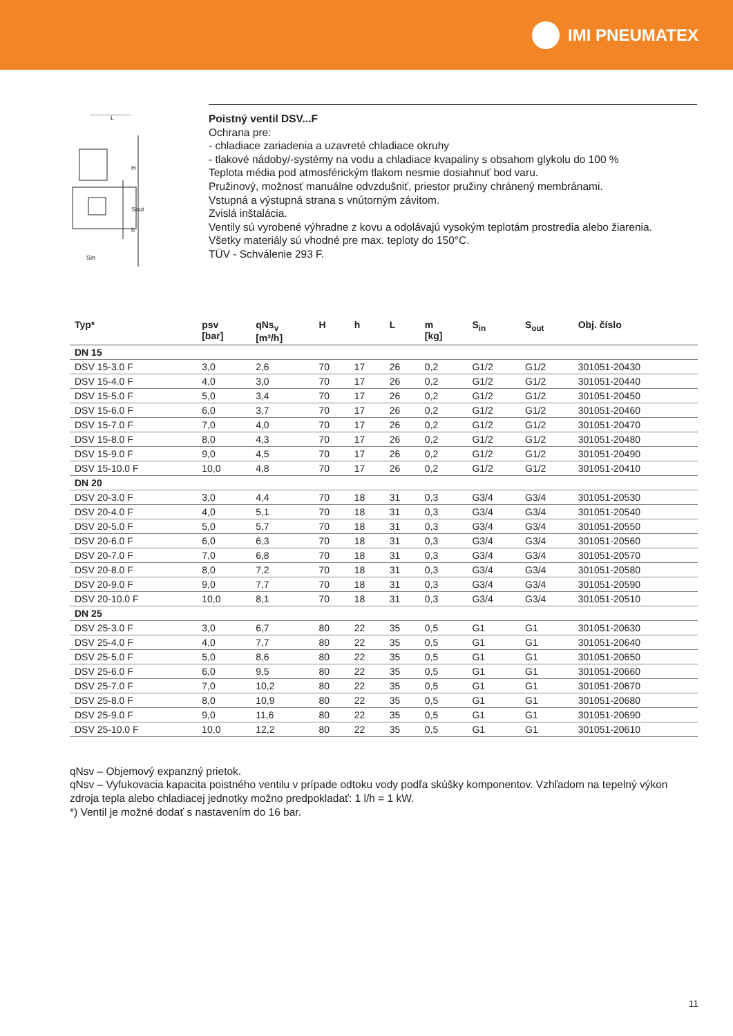IMI PNEUMATEX
H
Sout
h
L
Sin
Poistný ventil DSV...F
Ochrana pre:
- chladiace zariadenia a uzavreté chladiace okruhy
- tlakové nádoby/-systémy na vodu a chladiace kvapaliny s obsahom glykolu do 100 %
Teplota média pod atmosférickým tlakom nesmie dosiahnuť bod varu.
Pružinový, možnosť manuálne odvzdušniť, priestor pružiny chránený membránami.
Vstupná a výstupná strana s vnútorným závitom.
Zvislá inštalácia.
Ventily sú vyrobené výhradne z kovu a odolávajú vysokým teplotám prostredia alebo žiarenia.
Všetky materiály sú vhodné pre max. teploty do 150°C.
TÜV - Schválenie 293 F.
| Typ* | psv [bar] | qNs<sub>v</sub> [m³/h] | H | h | L | m [kg] | S<sub>in</sub> | S<sub>out</sub> | Obj. číslo |
| --- | --- | --- | --- | --- | --- | --- | --- | --- | --- |
| DN 15 | | | | | | | | | |
| DSV 15-3.0 F | 3,0 | 2,6 | 70 | 17 | 26 | 0,2 | G1/2 | G1/2 | 301051-20430 |
| DSV 15-4.0 F | 4,0 | 3,0 | 70 | 17 | 26 | 0,2 | G1/2 | G1/2 | 301051-20440 |
| DSV 15-5.0 F | 5,0 | 3,4 | 70 | 17 | 26 | 0,2 | G1/2 | G1/2 | 301051-20450 |
| DSV 15-6.0 F | 6,0 | 3,7 | 70 | 17 | 26 | 0,2 | G1/2 | G1/2 | 301051-20460 |
| DSV 15-7.0 F | 7,0 | 4,0 | 70 | 17 | 26 | 0,2 | G1/2 | G1/2 | 301051-20470 |
| DSV 15-8.0 F | 8,0 | 4,3 | 70 | 17 | 26 | 0,2 | G1/2 | G1/2 | 301051-20480 |
| DSV 15-9.0 F | 9,0 | 4,5 | 70 | 17 | 26 | 0,2 | G1/2 | G1/2 | 301051-20490 |
| DSV 15-10.0 F | 10,0 | 4,8 | 70 | 17 | 26 | 0,2 | G1/2 | G1/2 | 301051-20410 |
| DN 20 | | | | | | | | | |
| DSV 20-3.0 F | 3,0 | 4,4 | 70 | 18 | 31 | 0,3 | G3/4 | G3/4 | 301051-20530 |
| DSV 20-4.0 F | 4,0 | 5,1 | 70 | 18 | 31 | 0,3 | G3/4 | G3/4 | 301051-20540 |
| DSV 20-5.0 F | 5,0 | 5,7 | 70 | 18 | 31 | 0,3 | G3/4 | G3/4 | 301051-20550 |
| DSV 20-6.0 F | 6,0 | 6,3 | 70 | 18 | 31 | 0,3 | G3/4 | G3/4 | 301051-20560 |
| DSV 20-7.0 F | 7,0 | 6,8 | 70 | 18 | 31 | 0,3 | G3/4 | G3/4 | 301051-20570 |
| DSV 20-8.0 F | 8,0 | 7,2 | 70 | 18 | 31 | 0,3 | G3/4 | G3/4 | 301051-20580 |
| DSV 20-9.0 F | 9,0 | 7,7 | 70 | 18 | 31 | 0,3 | G3/4 | G3/4 | 301051-20590 |
| DSV 20-10.0 F | 10,0 | 8,1 | 70 | 18 | 31 | 0,3 | G3/4 | G3/4 | 301051-20510 |
| DN 25 | | | | | | | | | |
| DSV 25-3.0 F | 3,0 | 6,7 | 80 | 22 | 35 | 0,5 | G1 | G1 | 301051-20630 |
| DSV 25-4.0 F | 4,0 | 7,7 | 80 | 22 | 35 | 0,5 | G1 | G1 | 301051-20640 |
| DSV 25-5.0 F | 5,0 | 8,6 | 80 | 22 | 35 | 0,5 | G1 | G1 | 301051-20650 |
| DSV 25-6.0 F | 6,0 | 9,5 | 80 | 22 | 35 | 0,5 | G1 | G1 | 301051-20660 |
| DSV 25-7.0 F | 7,0 | 10,2 | 80 | 22 | 35 | 0,5 | G1 | G1 | 301051-20670 |
| DSV 25-8.0 F | 8,0 | 10,9 | 80 | 22 | 35 | 0,5 | G1 | G1 | 301051-20680 |
| DSV 25-9.0 F | 9,0 | 11,6 | 80 | 22 | 35 | 0,5 | G1 | G1 | 301051-20690 |
| DSV 25-10.0 F | 10,0 | 12,2 | 80 | 22 | 35 | 0,5 | G1 | G1 | 301051-20610 |
qNsv – Objemový expanzný prietok.
qNsv – Vyfukovacia kapacita poistného ventilu v prípade odtoku vody podľa skúšky komponentov. Vzhľadom na tepelný výkon zdroja tepla alebo chladiacej jednotky možno predpokladať: 1 l/h = 1 kW.
*) Ventil je možné dodať s nastavením do 16 bar.
11